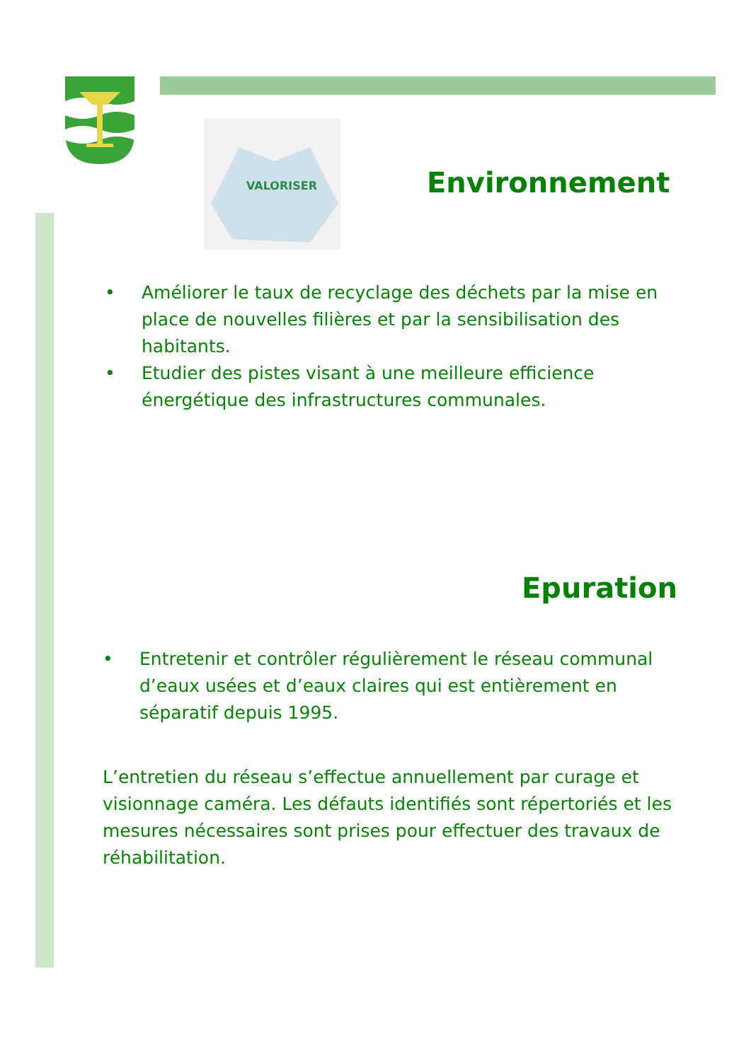VALORISER
Environnement
• Améliorer le taux de recyclage des déchets par la mise en place de nouvelles filières et par la sensibilisation des habitants.
• Etudier des pistes visant à une meilleure efficience énergétique des infrastructures communales.
Epuration
• Entretenir et contrôler régulièrement le réseau communal d’eaux usées et d’eaux claires qui est entièrement en séparatif depuis 1995.
L’entretien du réseau s’effectue annuellement par curage et visionnage caméra. Les défauts identifiés sont répertoriés et les mesures nécessaires sont prises pour effectuer des travaux de réhabilitation.